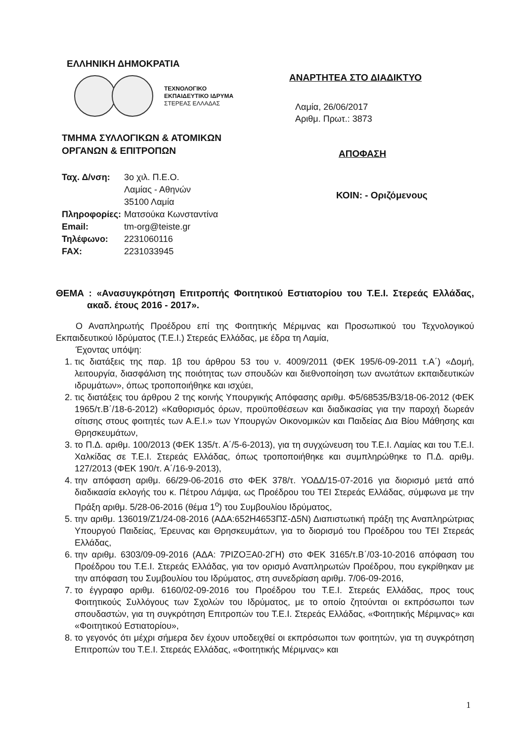ΕΛΛΗΝΙΚΗ ΔΗΜΟΚΡΑΤΙΑ
ΤΕΧΝΟΛΟΓΙΚΟ
ΕΚΠΑΙΔΕΥΤΙΚΟ ΙΔΡΥΜΑ
ΣΤΕΡΕΑΣ ΕΛΛΑΔΑΣ
ΤΜΗΜΑ ΣΥΛΛΟΓΙΚΩΝ & ΑΤΟΜΙΚΩΝ
ΟΡΓΑΝΩΝ & ΕΠΙΤΡΟΠΩΝ
| Ταχ. Δ/νση: | 3ο χιλ. Π.Ε.Ο. Λαμίας - Αθηνών 35100 Λαμία |
| Πληροφορίες: | Ματσούκα Κωνσταντίνα |
| Email: | tm-org@teiste.gr |
| Τηλέφωνο: | 2231060116 |
| FAX: | 2231033945 |
ΑΝΑΡΤΗΤΕΑ ΣΤΟ ΔΙΑΔΙΚΤΥΟ
Λαμία, 26/06/2017
Αριθμ. Πρωτ.: 3873
ΑΠΟΦΑΣΗ
ΚΟΙΝ: - Οριζόμενους
ΘΕΜΑ : «Ανασυγκρότηση Επιτροπής Φοιτητικού Εστιατορίου του Τ.Ε.Ι. Στερεάς Ελλάδας, ακαδ. έτους 2016 - 2017».
Ο Αναπληρωτής Προέδρου επί της Φοιτητικής Μέριμνας και Προσωπικού του Τεχνολογικού Εκπαιδευτικού Ιδρύματος (Τ.Ε.Ι.) Στερεάς Ελλάδας, με έδρα τη Λαμία,
Έχοντας υπόψη:
1. τις διατάξεις της παρ. 1β του άρθρου 53 του ν. 4009/2011 (ΦΕΚ 195/6-09-2011 τ.Α΄) «Δομή, λειτουργία, διασφάλιση της ποιότητας των σπουδών και διεθνοποίηση των ανωτάτων εκπαιδευτικών ιδρυμάτων», όπως τροποποιήθηκε και ισχύει,
2. τις διατάξεις του άρθρου 2 της κοινής Υπουργικής Απόφασης αριθμ. Φ5/68535/Β3/18-06-2012 (ΦΕΚ 1965/τ.Β΄/18-6-2012) «Καθορισμός όρων, προϋποθέσεων και διαδικασίας για την παροχή δωρεάν σίτισης στους φοιτητές των Α.Ε.Ι.» των Υπουργών Οικονομικών και Παιδείας Δια Βίου Μάθησης και Θρησκευμάτων,
3. το Π.Δ. αριθμ. 100/2013 (ΦΕΚ 135/τ. Α΄/5-6-2013), για τη συγχώνευση του Τ.Ε.Ι. Λαμίας και του Τ.Ε.Ι. Χαλκίδας σε Τ.Ε.Ι. Στερεάς Ελλάδας, όπως τροποποιήθηκε και συμπληρώθηκε το Π.Δ. αριθμ. 127/2013 (ΦΕΚ 190/τ. Α΄/16-9-2013),
4. την απόφαση αριθμ. 66/29-06-2016 στο ΦΕΚ 378/τ. ΥΟΔΔ/15-07-2016 για διορισμό μετά από διαδικασία εκλογής του κ. Πέτρου Λάμψα, ως Προέδρου του ΤΕΙ Στερεάς Ελλάδας, σύμφωνα με την Πράξη αριθμ. 5/28-06-2016 (θέμα 1<sup>ο</sup>) του Συμβουλίου Ιδρύματος,
5. την αριθμ. 136019/Ζ1/24-08-2016 (ΑΔΑ:652Η4653ΠΣ-Δ5Ν) Διαπιστωτική πράξη της Αναπληρώτριας Υπουργού Παιδείας, Έρευνας και Θρησκευμάτων, για το διορισμό του Προέδρου του ΤΕΙ Στερεάς Ελλάδας,
6. την αριθμ. 6303/09-09-2016 (ΑΔΑ: 7ΡΙΖΟΞΑ0-2ΓΗ) στο ΦΕΚ 3165/τ.Β΄/03-10-2016 απόφαση του Προέδρου του Τ.Ε.Ι. Στερεάς Ελλάδας, για τον ορισμό Αναπληρωτών Προέδρου, που εγκρίθηκαν με την απόφαση του Συμβουλίου του Ιδρύματος, στη συνεδρίαση αριθμ. 7/06-09-2016,
7. το έγγραφο αριθμ. 6160/02-09-2016 του Προέδρου του Τ.Ε.Ι. Στερεάς Ελλάδας, προς τους Φοιτητικούς Συλλόγους των Σχολών του Ιδρύματος, με το οποίο ζητούνται οι εκπρόσωποι των σπουδαστών, για τη συγκρότηση Επιτροπών του Τ.Ε.Ι. Στερεάς Ελλάδας, «Φοιτητικής Μέριμνας» και «Φοιτητικού Εστιατορίου»,
8. το γεγονός ότι μέχρι σήμερα δεν έχουν υποδειχθεί οι εκπρόσωποι των φοιτητών, για τη συγκρότηση Επιτροπών του Τ.Ε.Ι. Στερεάς Ελλάδας, «Φοιτητικής Μέριμνας» και
1